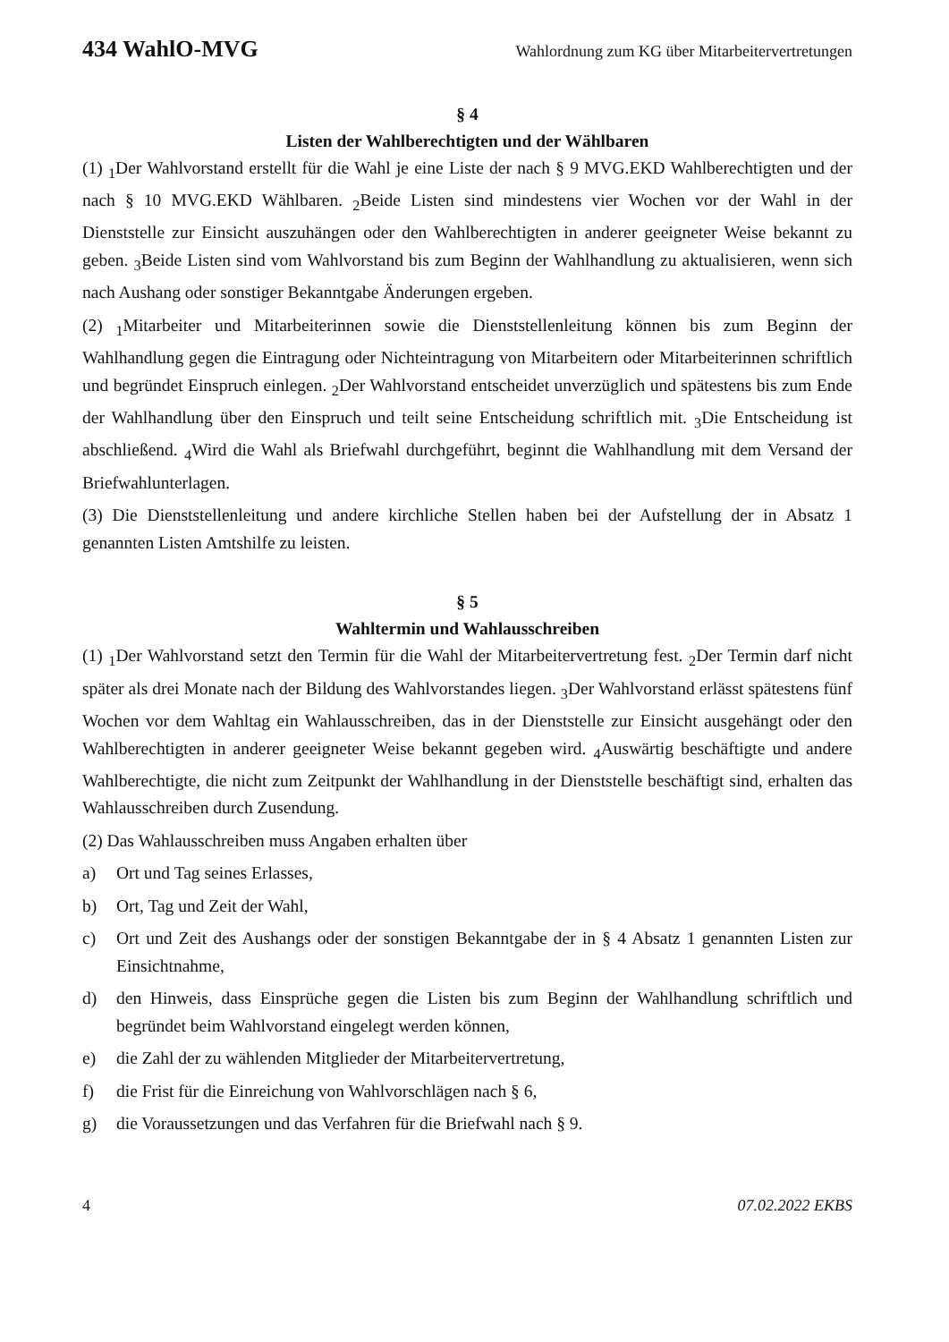434 WahlO-MVG Wahlordnung zum KG über Mitarbeitervertretungen
§ 4
Listen der Wahlberechtigten und der Wählbaren
(1) <sub>1</sub>Der Wahlvorstand erstellt für die Wahl je eine Liste der nach § 9 MVG.EKD Wahlberechtigten und der nach § 10 MVG.EKD Wählbaren. <sub>2</sub>Beide Listen sind mindestens vier Wochen vor der Wahl in der Dienststelle zur Einsicht auszuhängen oder den Wahlberechtigten in anderer geeigneter Weise bekannt zu geben. <sub>3</sub>Beide Listen sind vom Wahlvorstand bis zum Beginn der Wahlhandlung zu aktualisieren, wenn sich nach Aushang oder sonstiger Bekanntgabe Änderungen ergeben.
(2) <sub>1</sub>Mitarbeiter und Mitarbeiterinnen sowie die Dienststellenleitung können bis zum Beginn der Wahlhandlung gegen die Eintragung oder Nichteintragung von Mitarbeitern oder Mitarbeiterinnen schriftlich und begründet Einspruch einlegen. <sub>2</sub>Der Wahlvorstand entscheidet unverzüglich und spätestens bis zum Ende der Wahlhandlung über den Einspruch und teilt seine Entscheidung schriftlich mit. <sub>3</sub>Die Entscheidung ist abschließend. <sub>4</sub>Wird die Wahl als Briefwahl durchgeführt, beginnt die Wahlhandlung mit dem Versand der Briefwahlunterlagen.
(3) Die Dienststellenleitung und andere kirchliche Stellen haben bei der Aufstellung der in Absatz 1 genannten Listen Amtshilfe zu leisten.
§ 5
Wahltermin und Wahlausschreiben
(1) <sub>1</sub>Der Wahlvorstand setzt den Termin für die Wahl der Mitarbeitervertretung fest. <sub>2</sub>Der Termin darf nicht später als drei Monate nach der Bildung des Wahlvorstandes liegen. <sub>3</sub>Der Wahlvorstand erlässt spätestens fünf Wochen vor dem Wahltag ein Wahlausschreiben, das in der Dienststelle zur Einsicht ausgehängt oder den Wahlberechtigten in anderer geeigneter Weise bekannt gegeben wird. <sub>4</sub>Auswärtig beschäftigte und andere Wahlberechtigte, die nicht zum Zeitpunkt der Wahlhandlung in der Dienststelle beschäftigt sind, erhalten das Wahlausschreiben durch Zusendung.
(2) Das Wahlausschreiben muss Angaben erhalten über
a) Ort und Tag seines Erlasses,
b) Ort, Tag und Zeit der Wahl,
c) Ort und Zeit des Aushangs oder der sonstigen Bekanntgabe der in § 4 Absatz 1 genannten Listen zur Einsichtnahme,
d) den Hinweis, dass Einsprüche gegen die Listen bis zum Beginn der Wahlhandlung schriftlich und begründet beim Wahlvorstand eingelegt werden können,
e) die Zahl der zu wählenden Mitglieder der Mitarbeitervertretung,
f) die Frist für die Einreichung von Wahlvorschlägen nach § 6,
g) die Voraussetzungen und das Verfahren für die Briefwahl nach § 9.
4 07.02.2022 EKBS